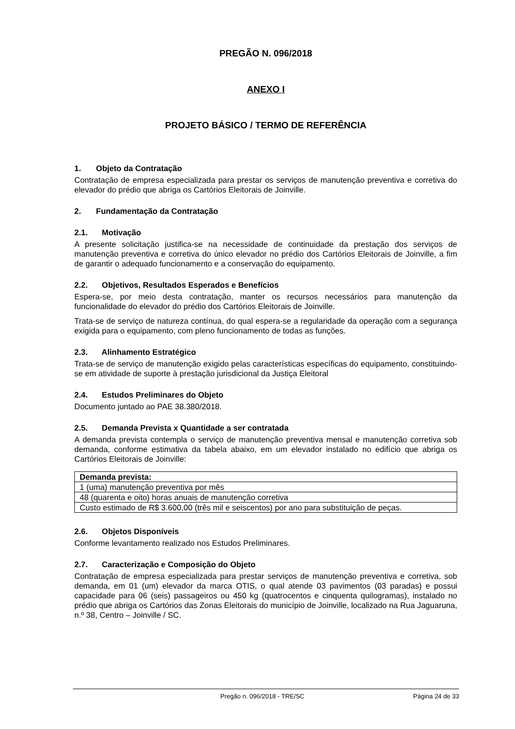PREGÃO N. 096/2018
ANEXO I
PROJETO BÁSICO / TERMO DE REFERÊNCIA
1. Objeto da Contratação
Contratação de empresa especializada para prestar os serviços de manutenção preventiva e corretiva do elevador do prédio que abriga os Cartórios Eleitorais de Joinville.
2. Fundamentação da Contratação
2.1. Motivação
A presente solicitação justifica-se na necessidade de continuidade da prestação dos serviços de manutenção preventiva e corretiva do único elevador no prédio dos Cartórios Eleitorais de Joinville, a fim de garantir o adequado funcionamento e a conservação do equipamento.
2.2. Objetivos, Resultados Esperados e Benefícios
Espera-se, por meio desta contratação, manter os recursos necessários para manutenção da funcionalidade do elevador do prédio dos Cartórios Eleitorais de Joinville.
Trata-se de serviço de natureza contínua, do qual espera-se a regularidade da operação com a segurança exigida para o equipamento, com pleno funcionamento de todas as funções.
2.3. Alinhamento Estratégico
Trata-se de serviço de manutenção exigido pelas características específicas do equipamento, constituindo-se em atividade de suporte à prestação jurisdicional da Justiça Eleitoral
2.4. Estudos Preliminares do Objeto
Documento juntado ao PAE 38.380/2018.
2.5. Demanda Prevista x Quantidade a ser contratada
A demanda prevista contempla o serviço de manutenção preventiva mensal e manutenção corretiva sob demanda, conforme estimativa da tabela abaixo, em um elevador instalado no edifício que abriga os Cartórios Eleitorais de Joinville:
| Demanda prevista: |
| --- |
| 1 (uma) manutenção preventiva por mês |
| 48 (quarenta e oito) horas anuais de manutenção corretiva |
| Custo estimado de R$ 3.600,00 (três mil e seiscentos) por ano para substituição de peças. |
2.6. Objetos Disponíveis
Conforme levantamento realizado nos Estudos Preliminares.
2.7. Caracterização e Composição do Objeto
Contratação de empresa especializada para prestar serviços de manutenção preventiva e corretiva, sob demanda, em 01 (um) elevador da marca OTIS, o qual atende 03 pavimentos (03 paradas) e possui capacidade para 06 (seis) passageiros ou 450 kg (quatrocentos e cinquenta quilogramas), instalado no prédio que abriga os Cartórios das Zonas Eleitorais do município de Joinville, localizado na Rua Jaguaruna, n.º 38, Centro – Joinville / SC.
Pregão n. 096/2018 - TRE/SC Página 24 de 33